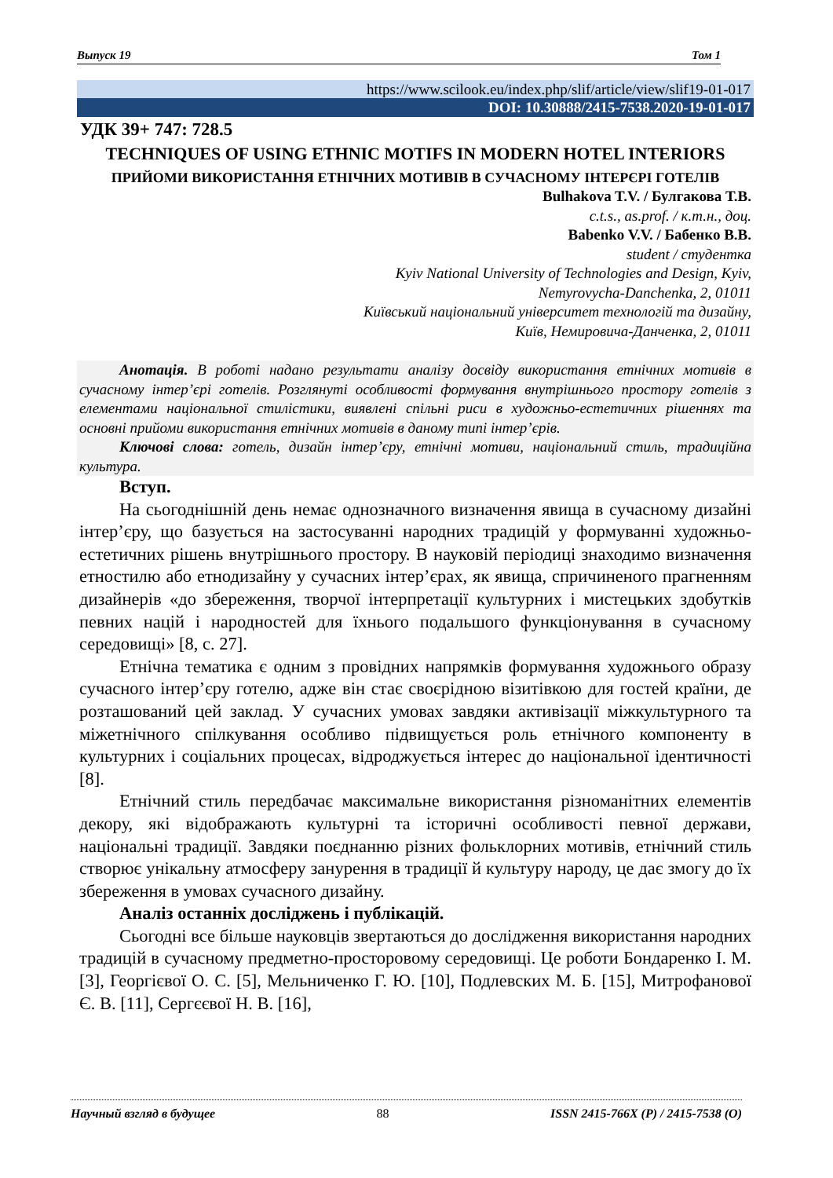Выпуск 19 Том 1
https://www.scilook.eu/index.php/slif/article/view/slif19-01-017
DOI: 10.30888/2415-7538.2020-19-01-017
УДК 39+ 747: 728.5
TECHNIQUES OF USING ETHNIC MOTIFS IN MODERN HOTEL INTERIORS
ПРИЙОМИ ВИКОРИСТАННЯ ЕТНІЧНИХ МОТИВІВ В СУЧАСНОМУ ІНТЕРЄРІ ГОТЕЛІВ
Bulhakova T.V. / Булгакова Т.В.
c.t.s., as.prof. / к.т.н., доц.
Babenko V.V. / Бабенко В.В.
student / студентка
Kyiv National University of Technologies and Design, Kyiv,
Nemyrovycha-Danchenka, 2, 01011
Київський національний університет технологій та дизайну,
Київ, Немировича-Данченка, 2, 01011
Анотація. В роботі надано результати аналізу досвіду використання етнічних мотивів в сучасному інтер’єрі готелів. Розглянуті особливості формування внутрішнього простору готелів з елементами національної стилістики, виявлені спільні риси в художньо-естетичних рішеннях та основні прийоми використання етнічних мотивів в даному типі інтер’єрів.
Ключові слова: готель, дизайн інтер’єру, етнічні мотиви, національний стиль, традиційна культура.
Вступ.
На сьогоднішній день немає однозначного визначення явища в сучасному дизайні інтер’єру, що базується на застосуванні народних традицій у формуванні художньо-естетичних рішень внутрішнього простору. В науковій періодиці знаходимо визначення етностилю або етнодизайну у сучасних інтер’єрах, як явища, спричиненого прагненням дизайнерів «до збереження, творчої інтерпретації культурних і мистецьких здобутків певних націй і народностей для їхнього подальшого функціонування в сучасному середовищі» [8, с. 27].
Етнічна тематика є одним з провідних напрямків формування художнього образу сучасного інтер’єру готелю, адже він стає своєрідною візитівкою для гостей країни, де розташований цей заклад. У сучасних умовах завдяки активізації міжкультурного та міжетнічного спілкування особливо підвищується роль етнічного компоненту в культурних і соціальних процесах, відроджується інтерес до національної ідентичності [8].
Етнічний стиль передбачає максимальне використання різноманітних елементів декору, які відображають культурні та історичні особливості певної держави, національні традиції. Завдяки поєднанню різних фольклорних мотивів, етнічний стиль створює унікальну атмосферу занурення в традиції й культуру народу, це дає змогу до їх збереження в умовах сучасного дизайну.
Аналіз останніх досліджень і публікацій.
Сьогодні все більше науковців звертаються до дослідження використання народних традицій в сучасному предметно-просторовому середовищі. Це роботи Бондаренко І. М. [3], Георгієвої О. С. [5], Мельниченко Г. Ю. [10], Подлевских М. Б. [15], Митрофанової Є. В. [11], Сергєєвої Н. В. [16],
Научный взгляд в будущее 88 ISSN 2415-766X (P) / 2415-7538 (O)